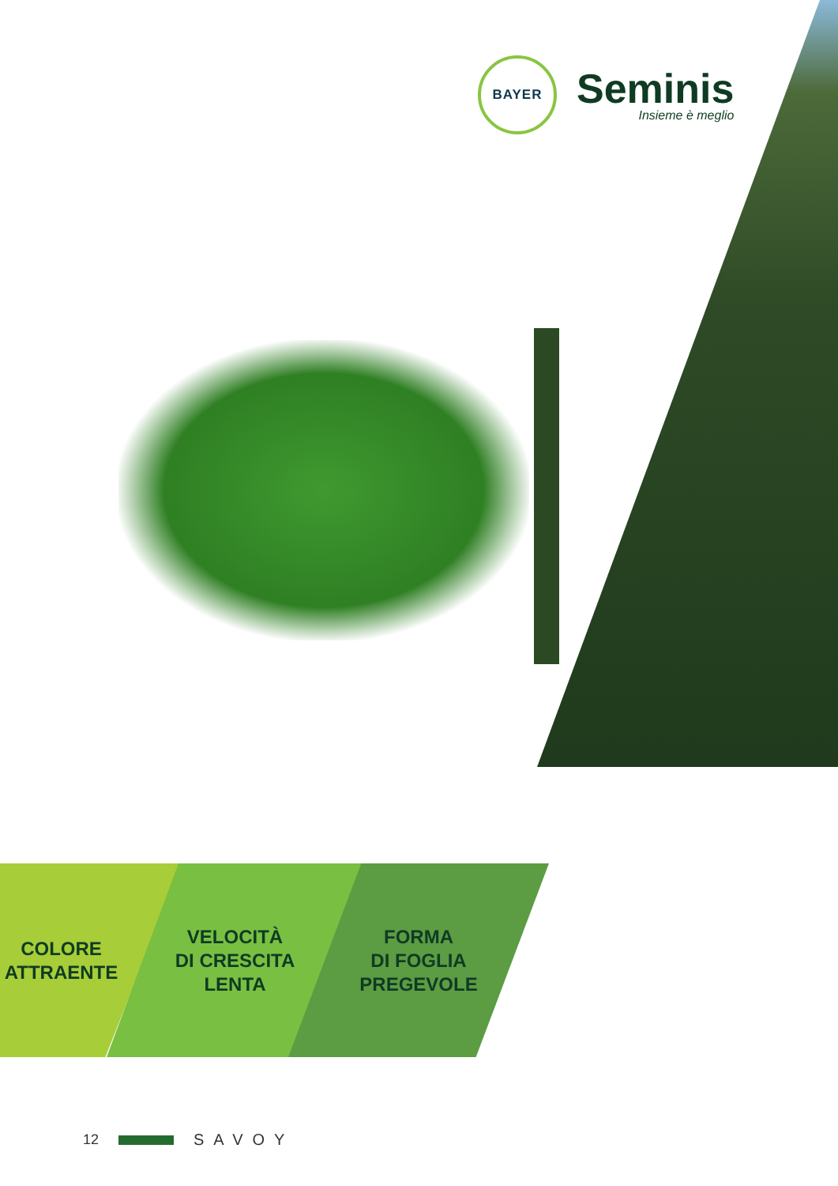BAYER
Seminis
Insieme è meglio
COLORE
ATTRAENTE
VELOCITÀ
DI CRESCITA
LENTA
FORMA
DI FOGLIA
PREGEVOLE
12 SAVOY